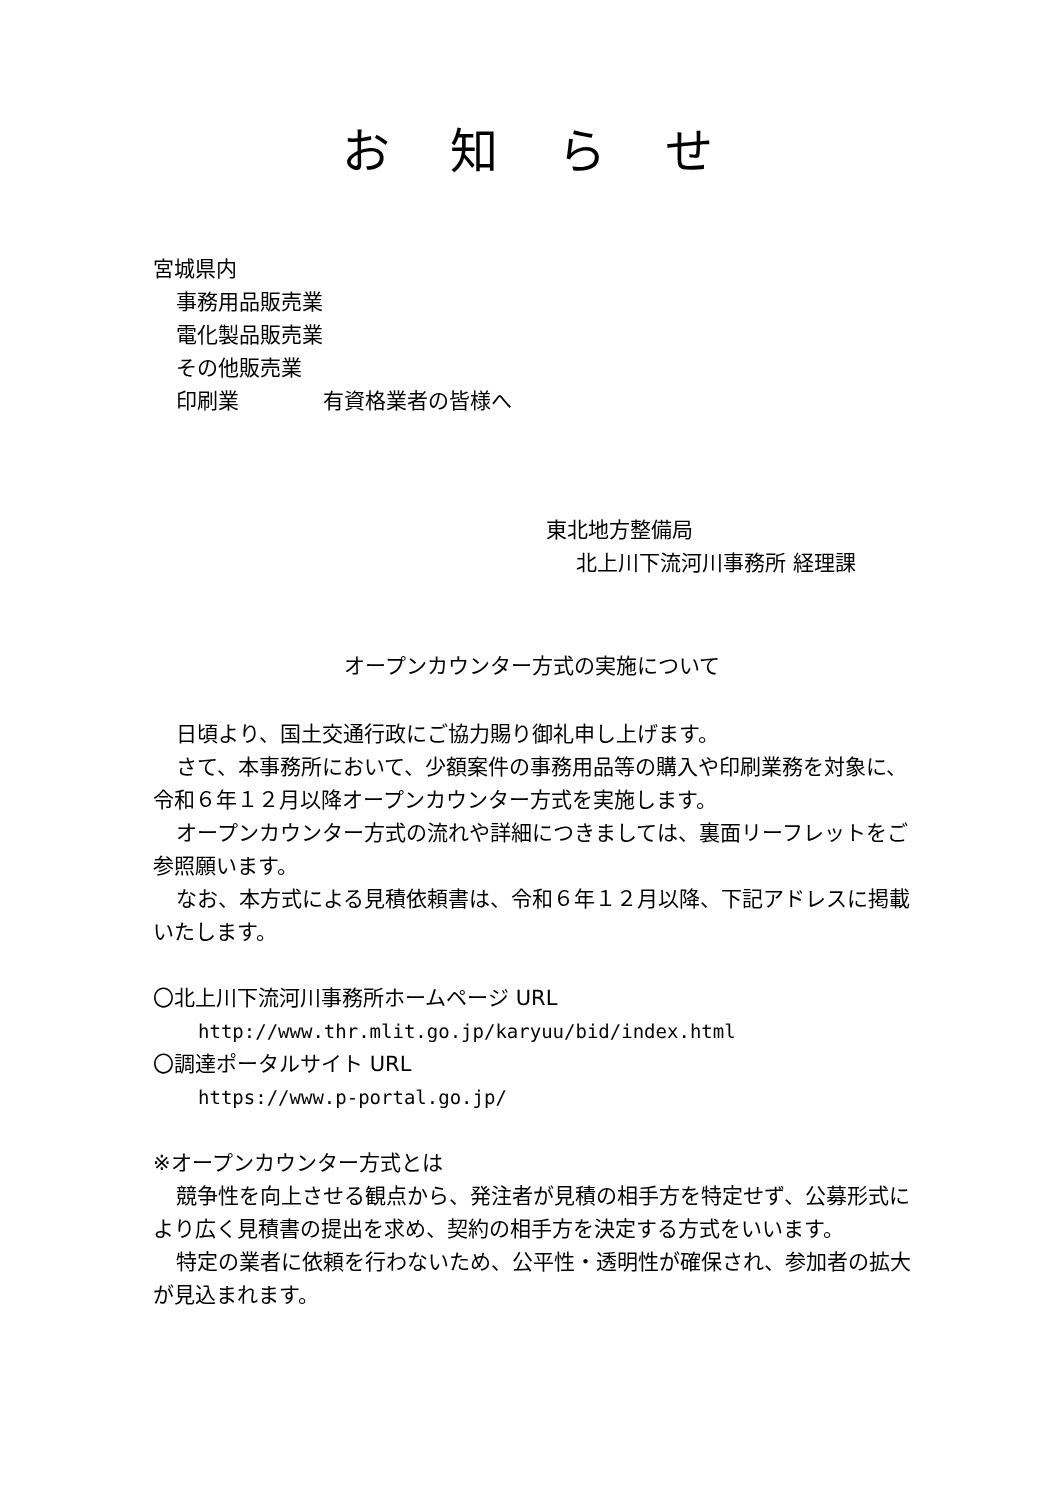お知らせ
宮城県内
事務用品販売業
電化製品販売業
その他販売業
印刷業　　　　有資格業者の皆様へ
東北地方整備局
北上川下流河川事務所 経理課
オープンカウンター方式の実施について
日頃より、国土交通行政にご協力賜り御礼申し上げます。
さて、本事務所において、少額案件の事務用品等の購入や印刷業務を対象に、令和６年１２月以降オープンカウンター方式を実施します。
オープンカウンター方式の流れや詳細につきましては、裏面リーフレットをご参照願います。
なお、本方式による見積依頼書は、令和６年１２月以降、下記アドレスに掲載いたします。
〇北上川下流河川事務所ホームページ URL
http://www.thr.mlit.go.jp/karyuu/bid/index.html
〇調達ポータルサイト URL
https://www.p-portal.go.jp/
※オープンカウンター方式とは
競争性を向上させる観点から、発注者が見積の相手方を特定せず、公募形式により広く見積書の提出を求め、契約の相手方を決定する方式をいいます。
特定の業者に依頼を行わないため、公平性・透明性が確保され、参加者の拡大が見込まれます。